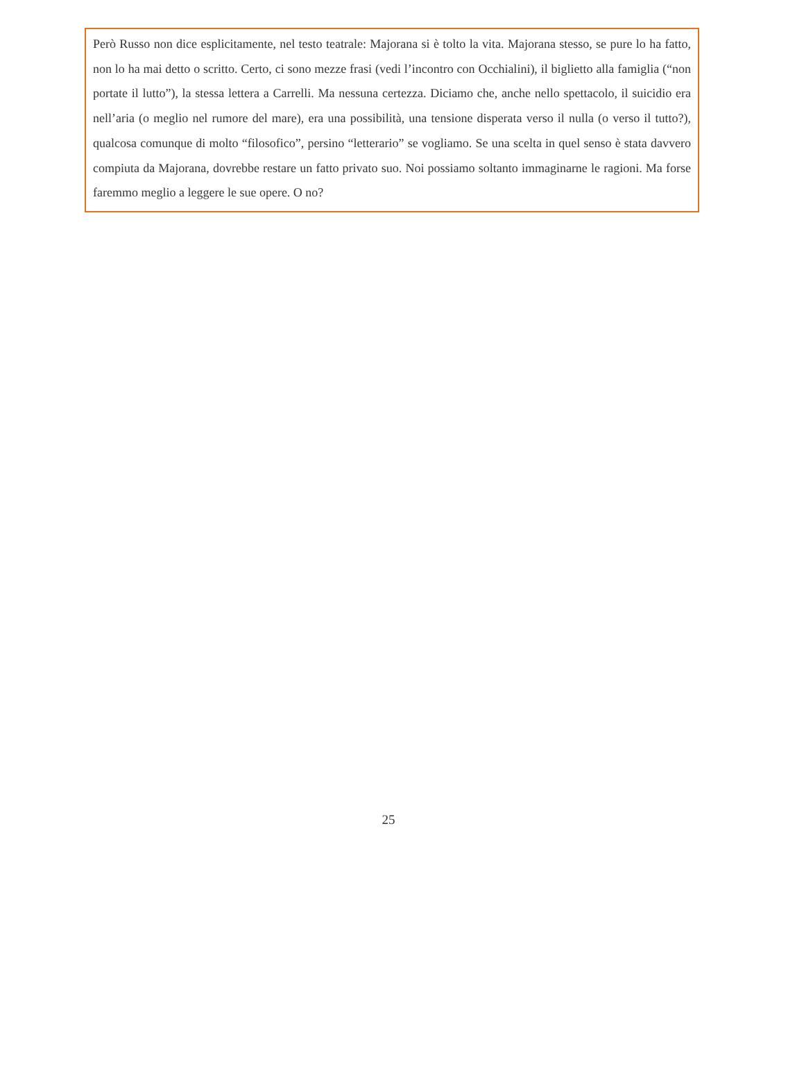Però Russo non dice esplicitamente, nel testo teatrale: Majorana si è tolto la vita. Majorana stesso, se pure lo ha fatto, non lo ha mai detto o scritto. Certo, ci sono mezze frasi (vedi l’incontro con Occhialini), il biglietto alla famiglia (“non portate il lutto”), la stessa lettera a Carrelli. Ma nessuna certezza. Diciamo che, anche nello spettacolo, il suicidio era nell’aria (o meglio nel rumore del mare), era una possibilità, una tensione disperata verso il nulla (o verso il tutto?), qualcosa comunque di molto “filosofico”, persino “letterario” se vogliamo. Se una scelta in quel senso è stata davvero compiuta da Majorana, dovrebbe restare un fatto privato suo. Noi possiamo soltanto immaginarne le ragioni. Ma forse faremmo meglio a leggere le sue opere. O no?
25